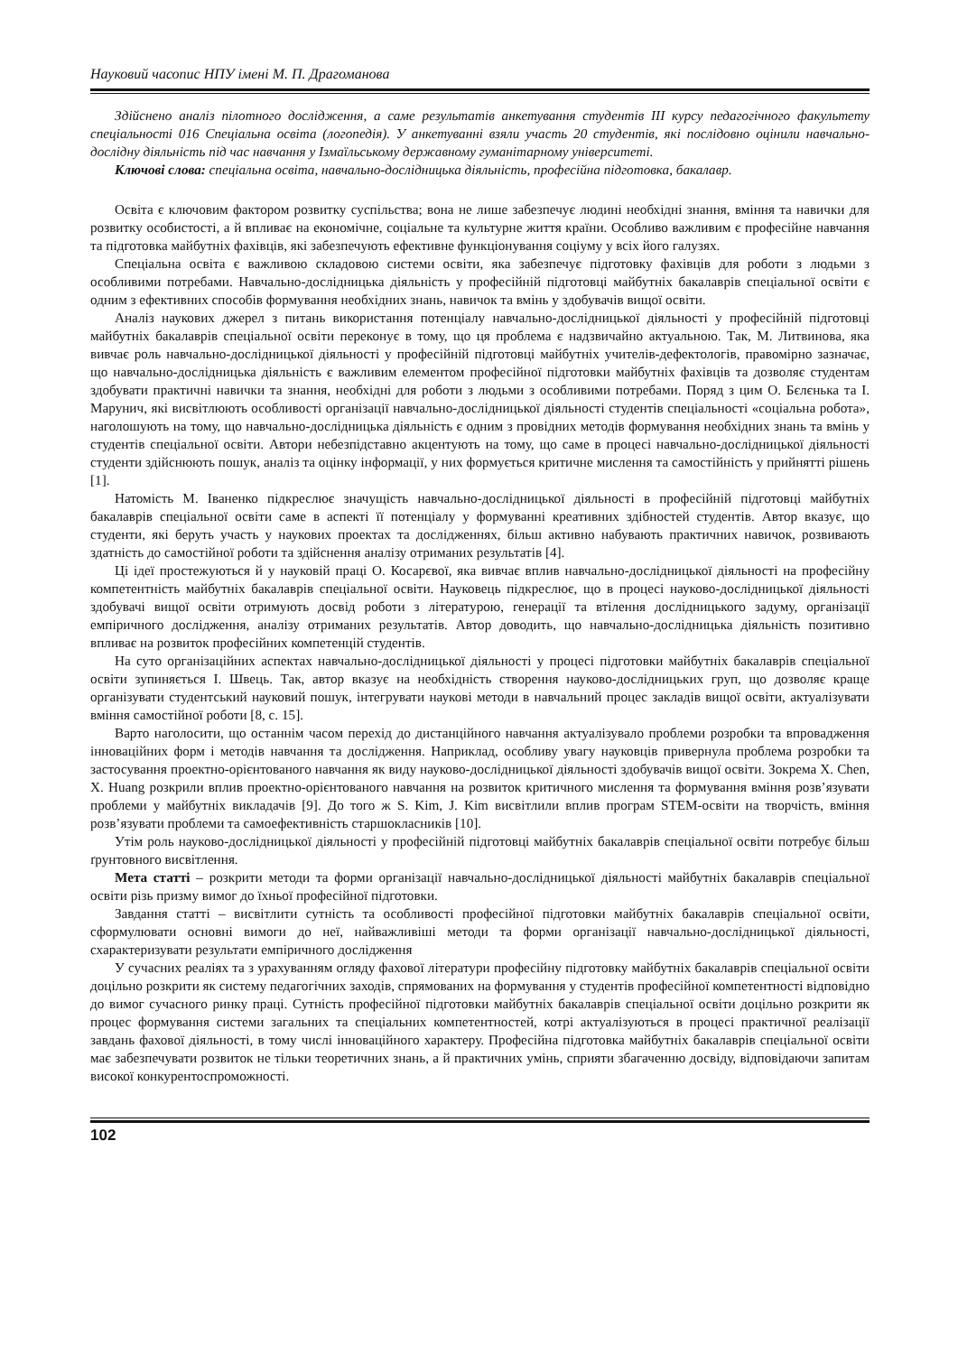Науковий часопис НПУ імені М. П. Драгоманова
Здійснено аналіз пілотного дослідження, а саме результатів анкетування студентів ІІІ курсу педагогічного факультету спеціальності 016 Спеціальна освіта (логопедія). У анкетуванні взяли участь 20 студентів, які послідовно оцінили навчально-дослідну діяльність під час навчання у Ізмаїльському державному гуманітарному університеті.
Ключові слова: спеціальна освіта, навчально-дослідницька діяльність, професійна підготовка, бакалавр.
Освіта є ключовим фактором розвитку суспільства; вона не лише забезпечує людині необхідні знання, вміння та навички для розвитку особистості, а й впливає на економічне, соціальне та культурне життя країни. Особливо важливим є професійне навчання та підготовка майбутніх фахівців, які забезпечують ефективне функціонування соціуму у всіх його галузях.
Спеціальна освіта є важливою складовою системи освіти, яка забезпечує підготовку фахівців для роботи з людьми з особливими потребами. Навчально-дослідницька діяльність у професійній підготовці майбутніх бакалаврів спеціальної освіти є одним з ефективних способів формування необхідних знань, навичок та вмінь у здобувачів вищої освіти.
Аналіз наукових джерел з питань використання потенціалу навчально-дослідницької діяльності у професійній підготовці майбутніх бакалаврів спеціальної освіти переконує в тому, що ця проблема є надзвичайно актуальною. Так, М. Литвинова, яка вивчає роль навчально-дослідницької діяльності у професійній підготовці майбутніх учителів-дефектологів, правомірно зазначає, що навчально-дослідницька діяльність є важливим елементом професійної підготовки майбутніх фахівців та дозволяє студентам здобувати практичні навички та знання, необхідні для роботи з людьми з особливими потребами. Поряд з цим О. Бєлєнька та І. Марунич, які висвітлюють особливості організації навчально-дослідницької діяльності студентів спеціальності «соціальна робота», наголошують на тому, що навчально-дослідницька діяльність є одним з провідних методів формування необхідних знань та вмінь у студентів спеціальної освіти. Автори небезпідставно акцентують на тому, що саме в процесі навчально-дослідницької діяльності студенти здійснюють пошук, аналіз та оцінку інформації, у них формується критичне мислення та самостійність у прийнятті рішень [1].
Натомість М. Іваненко підкреслює значущість навчально-дослідницької діяльності в професійній підготовці майбутніх бакалаврів спеціальної освіти саме в аспекті її потенціалу у формуванні креативних здібностей студентів. Автор вказує, що студенти, які беруть участь у наукових проектах та дослідженнях, більш активно набувають практичних навичок, розвивають здатність до самостійної роботи та здійснення аналізу отриманих результатів [4].
Ці ідеї простежуються й у науковій праці О. Косарєвої, яка вивчає вплив навчально-дослідницької діяльності на професійну компетентність майбутніх бакалаврів спеціальної освіти. Науковець підкреслює, що в процесі науково-дослідницької діяльності здобувачі вищої освіти отримують досвід роботи з літературою, генерації та втілення дослідницького задуму, організації емпіричного дослідження, аналізу отриманих результатів. Автор доводить, що навчально-дослідницька діяльність позитивно впливає на розвиток професійних компетенцій студентів.
На суто організаційних аспектах навчально-дослідницької діяльності у процесі підготовки майбутніх бакалаврів спеціальної освіти зупиняється І. Швець. Так, автор вказує на необхідність створення науково-дослідницьких груп, що дозволяє краще організувати студентський науковий пошук, інтегрувати наукові методи в навчальний процес закладів вищої освіти, актуалізувати вміння самостійної роботи [8, с. 15].
Варто наголосити, що останнім часом перехід до дистанційного навчання актуалізувало проблеми розробки та впровадження інноваційних форм і методів навчання та дослідження. Наприклад, особливу увагу науковців привернула проблема розробки та застосування проектно-орієнтованого навчання як виду науково-дослідницької діяльності здобувачів вищої освіти. Зокрема X. Chen, X. Huang розкрили вплив проектно-орієнтованого навчання на розвиток критичного мислення та формування вміння розв’язувати проблеми у майбутніх викладачів [9]. До того ж S. Kim, J. Kim висвітлили вплив програм STEM-освіти на творчість, вміння розв’язувати проблеми та самоефективність старшокласників [10].
Утім роль науково-дослідницької діяльності у професійній підготовці майбутніх бакалаврів спеціальної освіти потребує більш ґрунтовного висвітлення.
Мета статті – розкрити методи та форми організації навчально-дослідницької діяльності майбутніх бакалаврів спеціальної освіти різь призму вимог до їхньої професійної підготовки.
Завдання статті – висвітлити сутність та особливості професійної підготовки майбутніх бакалаврів спеціальної освіти, сформулювати основні вимоги до неї, найважливіші методи та форми організації навчально-дослідницької діяльності, схарактеризувати результати емпіричного дослідження
У сучасних реаліях та з урахуванням огляду фахової літератури професійну підготовку майбутніх бакалаврів спеціальної освіти доцільно розкрити як систему педагогічних заходів, спрямованих на формування у студентів професійної компетентності відповідно до вимог сучасного ринку праці. Сутність професійної підготовки майбутніх бакалаврів спеціальної освіти доцільно розкрити як процес формування системи загальних та спеціальних компетентностей, котрі актуалізуються в процесі практичної реалізації завдань фахової діяльності, в тому числі інноваційного характеру. Професійна підготовка майбутніх бакалаврів спеціальної освіти має забезпечувати розвиток не тільки теоретичних знань, а й практичних умінь, сприяти збагаченню досвіду, відповідаючи запитам високої конкурентоспроможності.
102